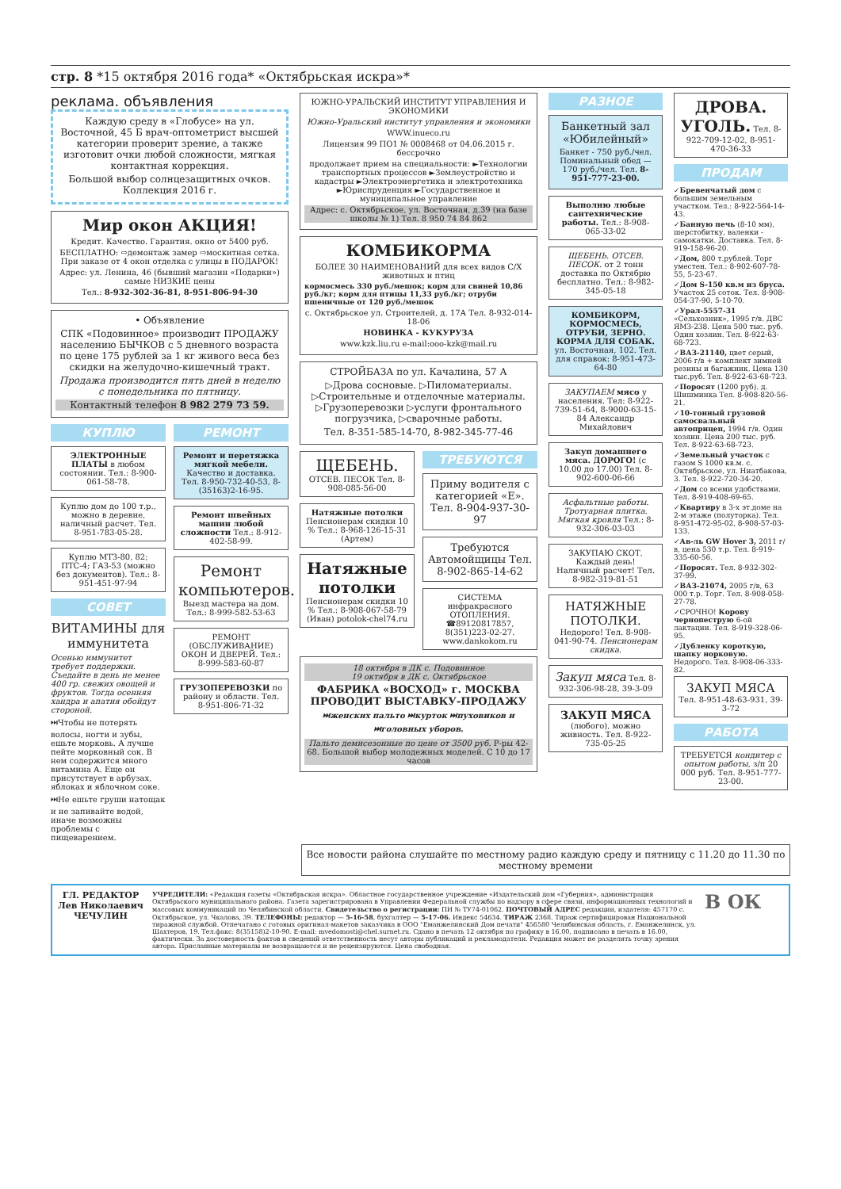стр. 8 *15 октября 2016 года* «Октябрьская искра»*
реклама. объявления
Каждую среду в «Глобусе» на ул. Восточной, 45 Б врач-оптометрист высшей категории проверит зрение, а также изготовит очки любой сложности, мягкая контактная коррекция.
Большой выбор солнцезащитных очков. Коллекция 2016 г.
Мир окон АКЦИЯ!
Кредит. Качество. Гарантия. окно от 5400 руб.
БЕСПЛАТНО: ⇨демонтаж замер ⇨москитная сетка. При заказе от 4 окон отделка с улицы в ПОДАРОК!
Адрес: ул. Ленина, 46 (бывший магазин «Подарки») самые НИЗКИЕ цены
Тел.: 8-932-302-36-81, 8-951-806-94-30
• Объявление
СПК «Подовинное» производит ПРОДАЖУ населению БЫЧКОВ с 5 дневного возраста по цене 175 рублей за 1 кг живого веса без скидки на желудочно-кишечный тракт.
Продажа производится пять дней в неделю с понедельника по пятницу.
Контактный телефон 8 982 279 73 59.
КУПЛЮ
ЭЛЕКТРОННЫЕ ПЛАТЫ в любом состоянии. Тел.: 8-900-061-58-78.
Куплю дом до 100 т.р., можно в деревне, наличный расчет. Тел. 8-951-783-05-28.
Куплю МТЗ-80, 82; ПТС-4; ГАЗ-53 (можно без документов). Тел.: 8-951-451-97-94
СОВЕТ
ВИТАМИНЫ для иммунитета
Осенью иммунитет требует поддержки. Съедайте в день не менее 400 гр. свежих овощей и фруктов. Тогда осенняя хандра и апатия обойдут стороной.
⏭Чтобы не потерять волосы, ногти и зубы, ешьте морковь. А лучше пейте морковный сок. В нем содержится много витамина А. Еще он присутствует в арбузах, яблоках и яблочном соке.
⏭Не ешьте груши натощак и не запивайте водой, иначе возможны проблемы с пищеварением.
РЕМОНТ
Ремонт и перетяжка мягкой мебели. Качество и доставка. Тел. 8-950-732-40-53, 8-(35163)2-16-95.
Ремонт швейных машин любой сложности Тел.: 8-912-402-58-99.
Ремонт компьютеров. Выезд мастера на дом. Тел.: 8-999-582-53-63
РЕМОНТ (ОБСЛУЖИВАНИЕ) ОКОН И ДВЕРЕЙ. Тел.: 8-999-583-60-87
ГРУЗОПЕРЕВОЗКИ по району и области. Тел. 8-951-806-71-32
ЮЖНО-УРАЛЬСКИЙ ИНСТИТУТ УПРАВЛЕНИЯ И ЭКОНОМИКИ
Южно-Уральский институт управления и экономики
WWW.inueco.ru
Лицензия 99 ПО1 № 0008468 от 04.06.2015 г. бессрочно
продолжает прием на специальности: ►Технологии транспортных процессов ►Землеустройство и кадастры ►Электроэнергетика и электротехника ►Юриспруденция ►Государственное и муниципальное управление
Адрес: с. Октябрьское, ул. Восточная, д.39 (на базе школы № 1) Тел. 8 950 74 84 862
КОМБИКОРМА
БОЛЕЕ 30 НАИМЕНОВАНИЙ для всех видов С/Х животных и птиц
кормосмесь 330 руб./мешок; корм для свиней 10,86 руб./кг; корм для птицы 11,33 руб./кг; отруби пшеничные от 120 руб./мешок
с. Октябрьское ул. Строителей, д. 17А Тел. 8-932-014-18-06
НОВИНКА - КУКУРУЗА
www.kzk.liu.ru e-mail:ooo-kzk@mail.ru
СТРОЙБАЗА по ул. Качалина, 57 А
▷Дрова сосновые. ▷Пиломатериалы. ▷Строительные и отделочные материалы. ▷Грузоперевозки ▷услуги фронтального погрузчика, ▷сварочные работы.
Тел. 8-351-585-14-70, 8-982-345-77-46
ЩЕБЕНЬ. ОТСЕВ. ПЕСОК Тел. 8-908-085-56-00
Натяжные потолки Пенсионерам скидки 10 % Тел.: 8-968-126-15-31 (Артем)
Натяжные потолки Пенсионерам скидки 10 % Тел.: 8-908-067-58-79 (Иван) potolok-chel74.ru
ТРЕБУЮТСЯ
Приму водителя с категорией «Е». Тел. 8-904-937-30-97
Требуются Автомойщицы Тел. 8-902-865-14-62
СИСТЕМА инфракрасного ОТОПЛЕНИЯ. ☎89120817857, 8(351)223-02-27. www.dankokom.ru
18 октября в ДК с. Подовинное
19 октября в ДК с. Октябрьское
ФАБРИКА «ВОСХОД» г. МОСКВА ПРОВОДИТ ВЫСТАВКУ-ПРОДАЖУ
⏭женских пальто ⏭курток ⏭пуховиков и ⏭головных уборов.
Пальто демисезонные по цене от 3500 руб. Р-ры 42-68. Большой выбор молодежных моделей. С 10 до 17 часов
РАЗНОЕ
Банкетный зал «Юбилейный»
Банкет - 750 руб./чел. Поминальный обед — 170 руб./чел. Тел. 8-951-777-23-00.
Выполню любые сантехнические работы. Тел.: 8-908-065-33-02
ЩЕБЕНЬ. ОТСЕВ. ПЕСОК. от 2 тонн доставка по Октябрю бесплатно. Тел.: 8-982-345-05-18
КОМБИКОРМ, КОРМОСМЕСЬ, ОТРУБИ, ЗЕРНО. КОРМА ДЛЯ СОБАК. ул. Восточная, 102. Тел. для справок: 8-951-473-64-80
ЗАКУПАЕМ мясо у населения. Тел: 8-922-739-51-64, 8-9000-63-15-84 Александр Михайлович
Закуп домашнего мяса. ДОРОГО! (с 10.00 до 17.00) Тел. 8-902-600-06-66
Асфальтные работы. Тротуарная плитка. Мягкая кровля Тел.: 8-932-306-03-03
ЗАКУПАЮ СКОТ. Каждый день! Наличный расчет! Тел. 8-982-319-81-51
НАТЯЖНЫЕ ПОТОЛКИ. Недорого! Тел. 8-908-041-90-74. Пенсионерам скидка.
Закуп мяса Тел. 8-932-306-98-28, 39-3-09
ЗАКУП МЯСА (любого), можно живность. Тел. 8-922-735-05-25
ДРОВА. УГОЛЬ. Тел. 8-922-709-12-02, 8-951-470-36-33
ПРОДАМ
✓Бревенчатый дом с большим земельным участком. Тел.: 8-922-564-14-43.
✓Банную печь (8-10 мм), шерстобитку, валенки - самокатки. Доставка. Тел. 8-919-158-96-20.
✓Дом, 800 т.рублей. Торг уместен. Тел.: 8-902-607-78-55, 5-23-67.
✓Дом S-150 кв.м из бруса. Участок 25 соток. Тел. 8-908-054-37-90, 5-10-70.
✓Урал-5557-31 «Сельхозник», 1995 г/в. ДВС ЯМЗ-238. Цена 500 тыс. руб. Один хозяин. Тел. 8-922-63-68-723.
✓ВАЗ-21140, цвет серый, 2006 г/в + комплект зимней резины и багажник. Цена 130 тыс.руб. Тел. 8-922-63-68-723.
✓Поросят (1200 руб). д. Шишминка Тел. 8-908-820-56-21.
✓10-тонный грузовой самосвальный автоприцеп, 1994 г/в. Один хозяин. Цена 200 тыс. руб. Тел. 8-922-63-68-723.
✓Земельный участок с газом S 1000 кв.м. с. Октябрьское, ул. Ниатбакова, 3. Тел. 8-922-720-34-20.
✓Дом со всеми удобствами. Тел. 8-919-408-69-65.
✓Квартиру в 3-х эт.доме на 2-м этаже (полуторка). Тел. 8-951-472-95-02, 8-908-57-03-133.
✓Ав-ль GW Hover 3, 2011 г/в, цена 530 т.р. Тел. 8-919-335-60-56.
✓Поросят. Тел. 8-932-302-37-99.
✓ВАЗ-21074, 2005 г/в, 63 000 т.р. Торг. Тел. 8-908-058-27-78.
✓СРОЧНО! Корову чернопеструю 6-ой лактации. Тел. 8-919-328-06-95.
✓Дубленку короткую, шапку норковую. Недорого. Тел. 8-908-06-333-82.
ЗАКУП МЯСА Тел. 8-951-48-63-931, 39-3-72
РАБОТА
ТРЕБУЕТСЯ кондитер с опытом работы, з/п 20 000 руб. Тел. 8-951-777-23-00.
Все новости района слушайте по местному радио каждую среду и пятницу с 11.20 до 11.30 по местному времени
ГЛ. РЕДАКТОР Лев Николаевич ЧЕЧУЛИН
УЧРЕДИТЕЛИ: «Редакция газеты «Октябрьская искра». Областное государственное учреждение «Издательский дом «Губерния», администрация Октябрьского муниципального района. Газета зарегистрирована в Управлении Федеральной службы по надзору в сфере связи, информационных технологий и массовых коммуникаций по Челябинской области. Свидетельство о регистрации: ПИ № ТУ74-01062. ПОЧТОВЫЙ АДРЕС редакции, издателя: 457170 с. Октябрьское, ул. Чкалова, 39. ТЕЛЕФОНЫ: редактор — 5-16-58, бухгалтер — 5-17-06. Индекс 54634. ТИРАЖ 2368. Тираж сертифицирован Национальной тиражной службой. Отпечатано с готовых оригинал-макетов заказчика в ООО "Еманжелинский Дом печати" 456580 Челябинская область, г. Еманжелинск, ул. Шахтеров, 19. Тел.факс: 8(35158)2-10-90. E-mail: mvedomosti@chel.surnet.ru. Сдано в печать 12 октября по графику в 16.00, подписано в печать в 16.00, фактически. За достоверность фактов и сведений ответственность несут авторы публикаций и рекламодатели. Редакция может не разделять точку зрения автора. Присланные материалы не возвращаются и не рецензируются. Цена свободная.
В ОК